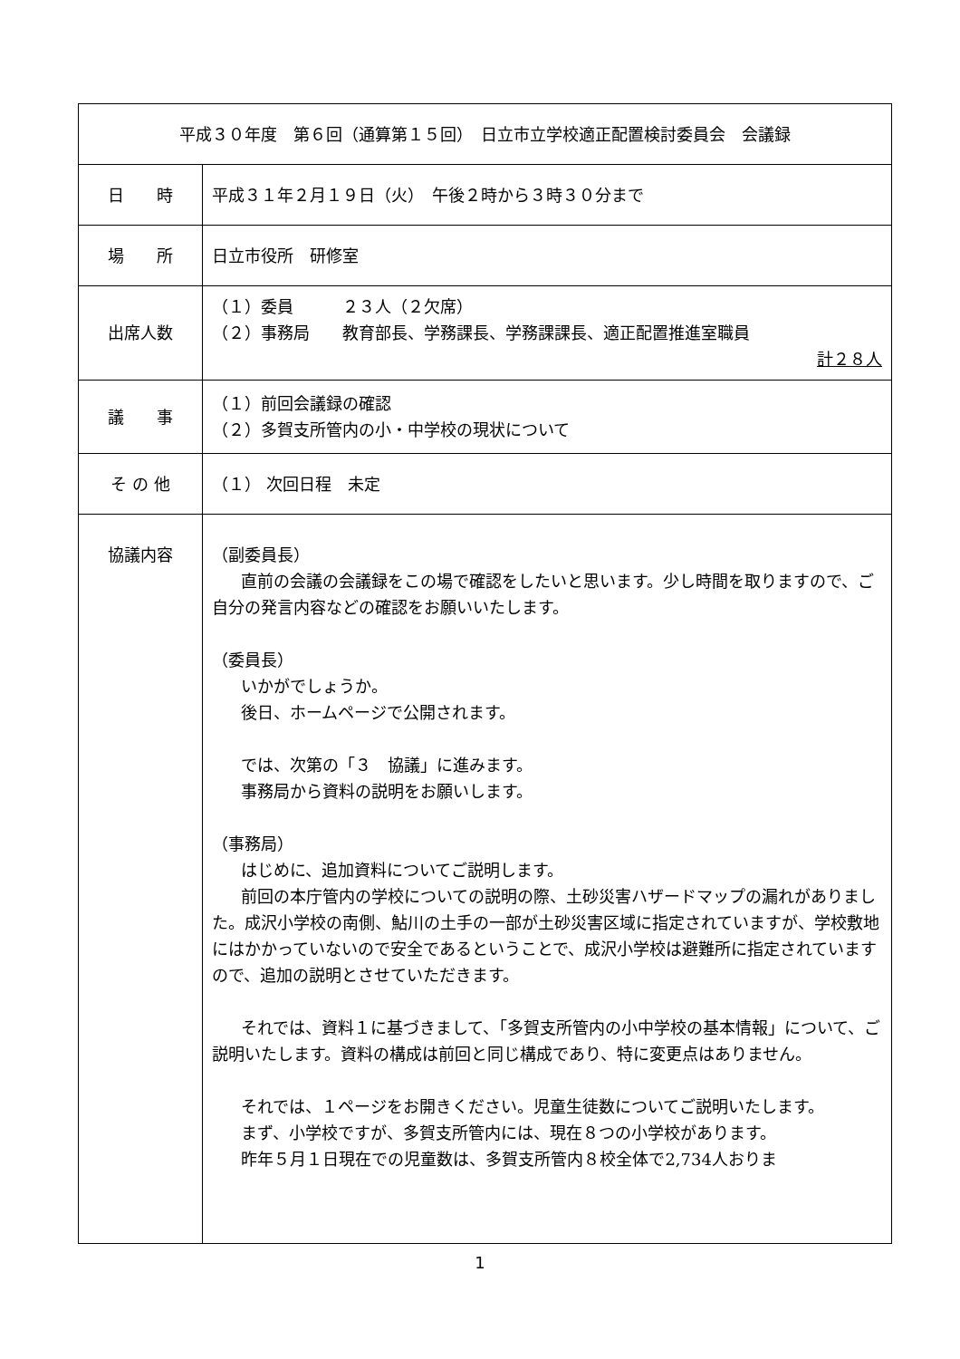| 平成３０年度 第６回（通算第１５回） 日立市立学校適正配置検討委員会 会議録 | |
| 日 時 | 平成３１年２月１９日（火） 午後２時から３時３０分まで |
| 場 所 | 日立市役所 研修室 |
| 出席人数 | （１）委員 ２３人（２欠席） （２）事務局 教育部長、学務課長、学務課課長、適正配置推進室職員 計２８人 |
| 議 事 | （１）前回会議録の確認 （２）多賀支所管内の小・中学校の現状について |
| そ の 他 | （１） 次回日程 未定 |
| 協議内容 | （副委員長） 直前の会議の会議録をこの場で確認をしたいと思います。少し時間を取りますので、ご自分の発言内容などの確認をお願いいたします。 （委員長） いかがでしょうか。 後日、ホームページで公開されます。 では、次第の「３ 協議」に進みます。 事務局から資料の説明をお願いします。 （事務局） はじめに、追加資料についてご説明します。 前回の本庁管内の学校についての説明の際、土砂災害ハザードマップの漏れがありました。成沢小学校の南側、鮎川の土手の一部が土砂災害区域に指定されていますが、学校敷地にはかかっていないので安全であるということで、成沢小学校は避難所に指定されていますので、追加の説明とさせていただきます。 それでは、資料１に基づきまして、「多賀支所管内の小中学校の基本情報」について、ご説明いたします。資料の構成は前回と同じ構成であり、特に変更点はありません。 それでは、１ページをお開きください。児童生徒数についてご説明いたします。 まず、小学校ですが、多賀支所管内には、現在８つの小学校があります。 昨年５月１日現在での児童数は、多賀支所管内８校全体で2,734人おりま |
1